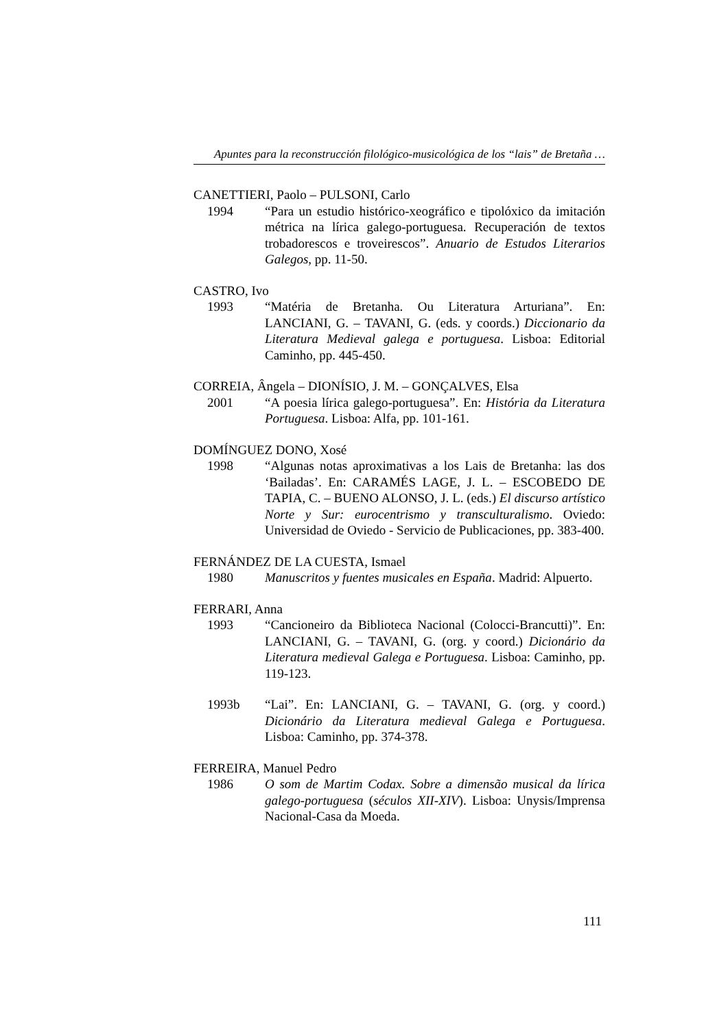Apuntes para la reconstrucción filológico-musicológica de los “lais” de Bretaña …
CANETTIERI, Paolo – PULSONI, Carlo
1994 “Para un estudio histórico-xeográfico e tipolóxico da imitación métrica na lírica galego-portuguesa. Recuperación de textos trobadorescos e troveirescos”. Anuario de Estudos Literarios Galegos, pp. 11-50.
CASTRO, Ivo
1993 “Matéria de Bretanha. Ou Literatura Arturiana”. En: LANCIANI, G. – TAVANI, G. (eds. y coords.) Diccionario da Literatura Medieval galega e portuguesa. Lisboa: Editorial Caminho, pp. 445-450.
CORREIA, Ângela – DIONÍSIO, J. M. – GONÇALVES, Elsa
2001 “A poesia lírica galego-portuguesa”. En: História da Literatura Portuguesa. Lisboa: Alfa, pp. 101-161.
DOMÍNGUEZ DONO, Xosé
1998 “Algunas notas aproximativas a los Lais de Bretanha: las dos ‘Bailadas’. En: CARAMÉS LAGE, J. L. – ESCOBEDO DE TAPIA, C. – BUENO ALONSO, J. L. (eds.) El discurso artístico Norte y Sur: eurocentrismo y transculturalismo. Oviedo: Universidad de Oviedo - Servicio de Publicaciones, pp. 383-400.
FERNÁNDEZ DE LA CUESTA, Ismael
1980 Manuscritos y fuentes musicales en España. Madrid: Alpuerto.
FERRARI, Anna
1993 “Cancioneiro da Biblioteca Nacional (Colocci-Brancutti)”. En: LANCIANI, G. – TAVANI, G. (org. y coord.) Dicionário da Literatura medieval Galega e Portuguesa. Lisboa: Caminho, pp. 119-123.
1993b “Lai”. En: LANCIANI, G. – TAVANI, G. (org. y coord.) Dicionário da Literatura medieval Galega e Portuguesa. Lisboa: Caminho, pp. 374-378.
FERREIRA, Manuel Pedro
1986 O som de Martim Codax. Sobre a dimensão musical da lírica galego-portuguesa (séculos XII-XIV). Lisboa: Unysis/Imprensa Nacional-Casa da Moeda.
111